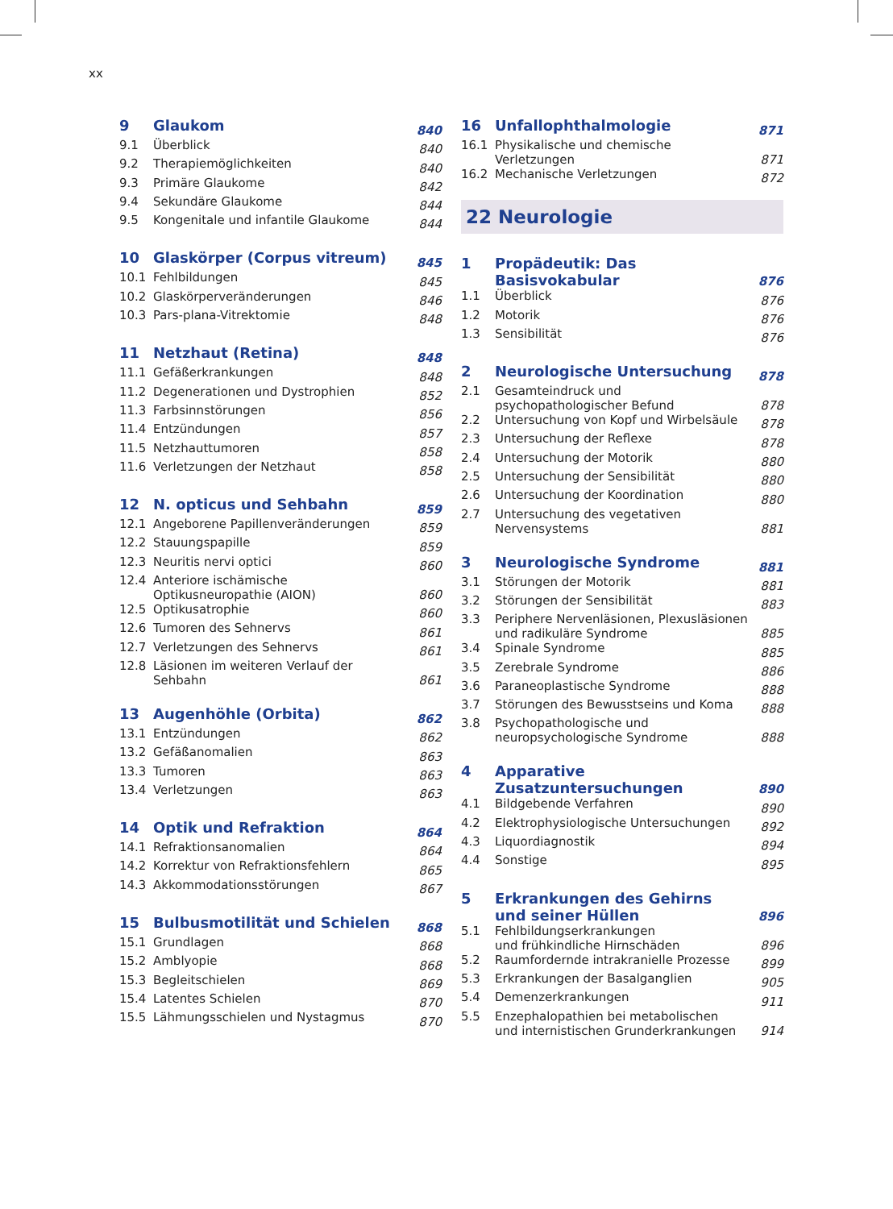xx
| 9 | Glaukom | 840 |
| 9.1 | Überblick | 840 |
| 9.2 | Therapiemöglichkeiten | 840 |
| 9.3 | Primäre Glaukome | 842 |
| 9.4 | Sekundäre Glaukome | 844 |
| 9.5 | Kongenitale und infantile Glaukome | 844 |
| 10 | Glaskörper (Corpus vitreum) | 845 |
| 10.1 | Fehlbildungen | 845 |
| 10.2 | Glaskörperveränderungen | 846 |
| 10.3 | Pars-plana-Vitrektomie | 848 |
| 11 | Netzhaut (Retina) | 848 |
| 11.1 | Gefäßerkrankungen | 848 |
| 11.2 | Degenerationen und Dystrophien | 852 |
| 11.3 | Farbsinnstörungen | 856 |
| 11.4 | Entzündungen | 857 |
| 11.5 | Netzhauttumoren | 858 |
| 11.6 | Verletzungen der Netzhaut | 858 |
| 12 | N. opticus und Sehbahn | 859 |
| 12.1 | Angeborene Papillenveränderungen | 859 |
| 12.2 | Stauungspapille | 859 |
| 12.3 | Neuritis nervi optici | 860 |
| 12.4 | Anteriore ischämische Optikusneuropathie (AION) | 860 |
| 12.5 | Optikusatrophie | 860 |
| 12.6 | Tumoren des Sehnervs | 861 |
| 12.7 | Verletzungen des Sehnervs | 861 |
| 12.8 | Läsionen im weiteren Verlauf der Sehbahn | 861 |
| 13 | Augenhöhle (Orbita) | 862 |
| 13.1 | Entzündungen | 862 |
| 13.2 | Gefäßanomalien | 863 |
| 13.3 | Tumoren | 863 |
| 13.4 | Verletzungen | 863 |
| 14 | Optik und Refraktion | 864 |
| 14.1 | Refraktionsanomalien | 864 |
| 14.2 | Korrektur von Refraktionsfehlern | 865 |
| 14.3 | Akkommodationsstörungen | 867 |
| 15 | Bulbusmotilität und Schielen | 868 |
| 15.1 | Grundlagen | 868 |
| 15.2 | Amblyopie | 868 |
| 15.3 | Begleitschielen | 869 |
| 15.4 | Latentes Schielen | 870 |
| 15.5 | Lähmungsschielen und Nystagmus | 870 |
| 16 | Unfallophthalmologie | 871 |
| 16.1 | Physikalische und chemische Verletzungen | 871 |
| 16.2 | Mechanische Verletzungen | 872 |
22 Neurologie
| 1 | Propädeutik: Das Basisvokabular | 876 |
| 1.1 | Überblick | 876 |
| 1.2 | Motorik | 876 |
| 1.3 | Sensibilität | 876 |
| 2 | Neurologische Untersuchung | 878 |
| 2.1 | Gesamteindruck und psychopathologischer Befund | 878 |
| 2.2 | Untersuchung von Kopf und Wirbelsäule | 878 |
| 2.3 | Untersuchung der Reflexe | 878 |
| 2.4 | Untersuchung der Motorik | 880 |
| 2.5 | Untersuchung der Sensibilität | 880 |
| 2.6 | Untersuchung der Koordination | 880 |
| 2.7 | Untersuchung des vegetativen Nervensystems | 881 |
| 3 | Neurologische Syndrome | 881 |
| 3.1 | Störungen der Motorik | 881 |
| 3.2 | Störungen der Sensibilität | 883 |
| 3.3 | Periphere Nervenläsionen, Plexusläsionen und radikuläre Syndrome | 885 |
| 3.4 | Spinale Syndrome | 885 |
| 3.5 | Zerebrale Syndrome | 886 |
| 3.6 | Paraneoplastische Syndrome | 888 |
| 3.7 | Störungen des Bewusstseins und Koma | 888 |
| 3.8 | Psychopathologische und neuropsychologische Syndrome | 888 |
| 4 | Apparative Zusatzuntersuchungen | 890 |
| 4.1 | Bildgebende Verfahren | 890 |
| 4.2 | Elektrophysiologische Untersuchungen | 892 |
| 4.3 | Liquordiagnostik | 894 |
| 4.4 | Sonstige | 895 |
| 5 | Erkrankungen des Gehirns und seiner Hüllen | 896 |
| 5.1 | Fehlbildungserkrankungen und frühkindliche Hirnschäden | 896 |
| 5.2 | Raumfordernde intrakranielle Prozesse | 899 |
| 5.3 | Erkrankungen der Basalganglien | 905 |
| 5.4 | Demenzerkrankungen | 911 |
| 5.5 | Enzephalopathien bei metabolischen und internistischen Grunderkrankungen | 914 |